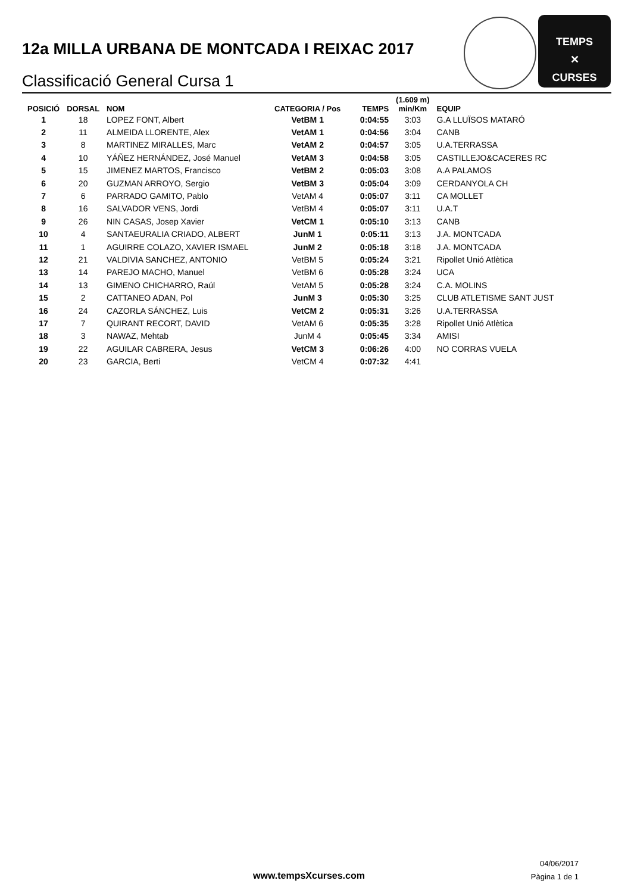12a MILLA URBANA DE MONTCADA I REIXAC 2017
Classificació General Cursa 1
TEMPS
✕
CURSES
| POSICIÓ | DORSAL | NOM | CATEGORIA / Pos | TEMPS | (1.609 m) min/Km | EQUIP |
| --- | --- | --- | --- | --- | --- | --- |
| 1 | 18 | LOPEZ FONT, Albert | VetBM 1 | 0:04:55 | 3:03 | G.A LLUÏSOS MATARÓ |
| 2 | 11 | ALMEIDA LLORENTE, Alex | VetAM 1 | 0:04:56 | 3:04 | CANB |
| 3 | 8 | MARTINEZ MIRALLES, Marc | VetAM 2 | 0:04:57 | 3:05 | U.A.TERRASSA |
| 4 | 10 | YÁÑEZ HERNÁNDEZ, José Manuel | VetAM 3 | 0:04:58 | 3:05 | CASTILLEJO&CACERES RC |
| 5 | 15 | JIMENEZ MARTOS, Francisco | VetBM 2 | 0:05:03 | 3:08 | A.A PALAMOS |
| 6 | 20 | GUZMAN ARROYO, Sergio | VetBM 3 | 0:05:04 | 3:09 | CERDANYOLA CH |
| 7 | 6 | PARRADO GAMITO, Pablo | VetAM 4 | 0:05:07 | 3:11 | CA MOLLET |
| 8 | 16 | SALVADOR VENS, Jordi | VetBM 4 | 0:05:07 | 3:11 | U.A.T |
| 9 | 26 | NIN CASAS, Josep Xavier | VetCM 1 | 0:05:10 | 3:13 | CANB |
| 10 | 4 | SANTAEURALIA CRIADO, ALBERT | JunM 1 | 0:05:11 | 3:13 | J.A. MONTCADA |
| 11 | 1 | AGUIRRE COLAZO, XAVIER ISMAEL | JunM 2 | 0:05:18 | 3:18 | J.A. MONTCADA |
| 12 | 21 | VALDIVIA SANCHEZ, ANTONIO | VetBM 5 | 0:05:24 | 3:21 | Ripollet Unió Atlètica |
| 13 | 14 | PAREJO MACHO, Manuel | VetBM 6 | 0:05:28 | 3:24 | UCA |
| 14 | 13 | GIMENO CHICHARRO, Raúl | VetAM 5 | 0:05:28 | 3:24 | C.A. MOLINS |
| 15 | 2 | CATTANEO ADAN, Pol | JunM 3 | 0:05:30 | 3:25 | CLUB ATLETISME SANT JUST |
| 16 | 24 | CAZORLA SÁNCHEZ, Luis | VetCM 2 | 0:05:31 | 3:26 | U.A.TERRASSA |
| 17 | 7 | QUIRANT RECORT, DAVID | VetAM 6 | 0:05:35 | 3:28 | Ripollet Unió Atlètica |
| 18 | 3 | NAWAZ, Mehtab | JunM 4 | 0:05:45 | 3:34 | AMISI |
| 19 | 22 | AGUILAR CABRERA, Jesus | VetCM 3 | 0:06:26 | 4:00 | NO CORRAS VUELA |
| 20 | 23 | GARCIA, Berti | VetCM 4 | 0:07:32 | 4:41 | |
www.tempsXcurses.com
04/06/2017
Pàgina 1 de 1